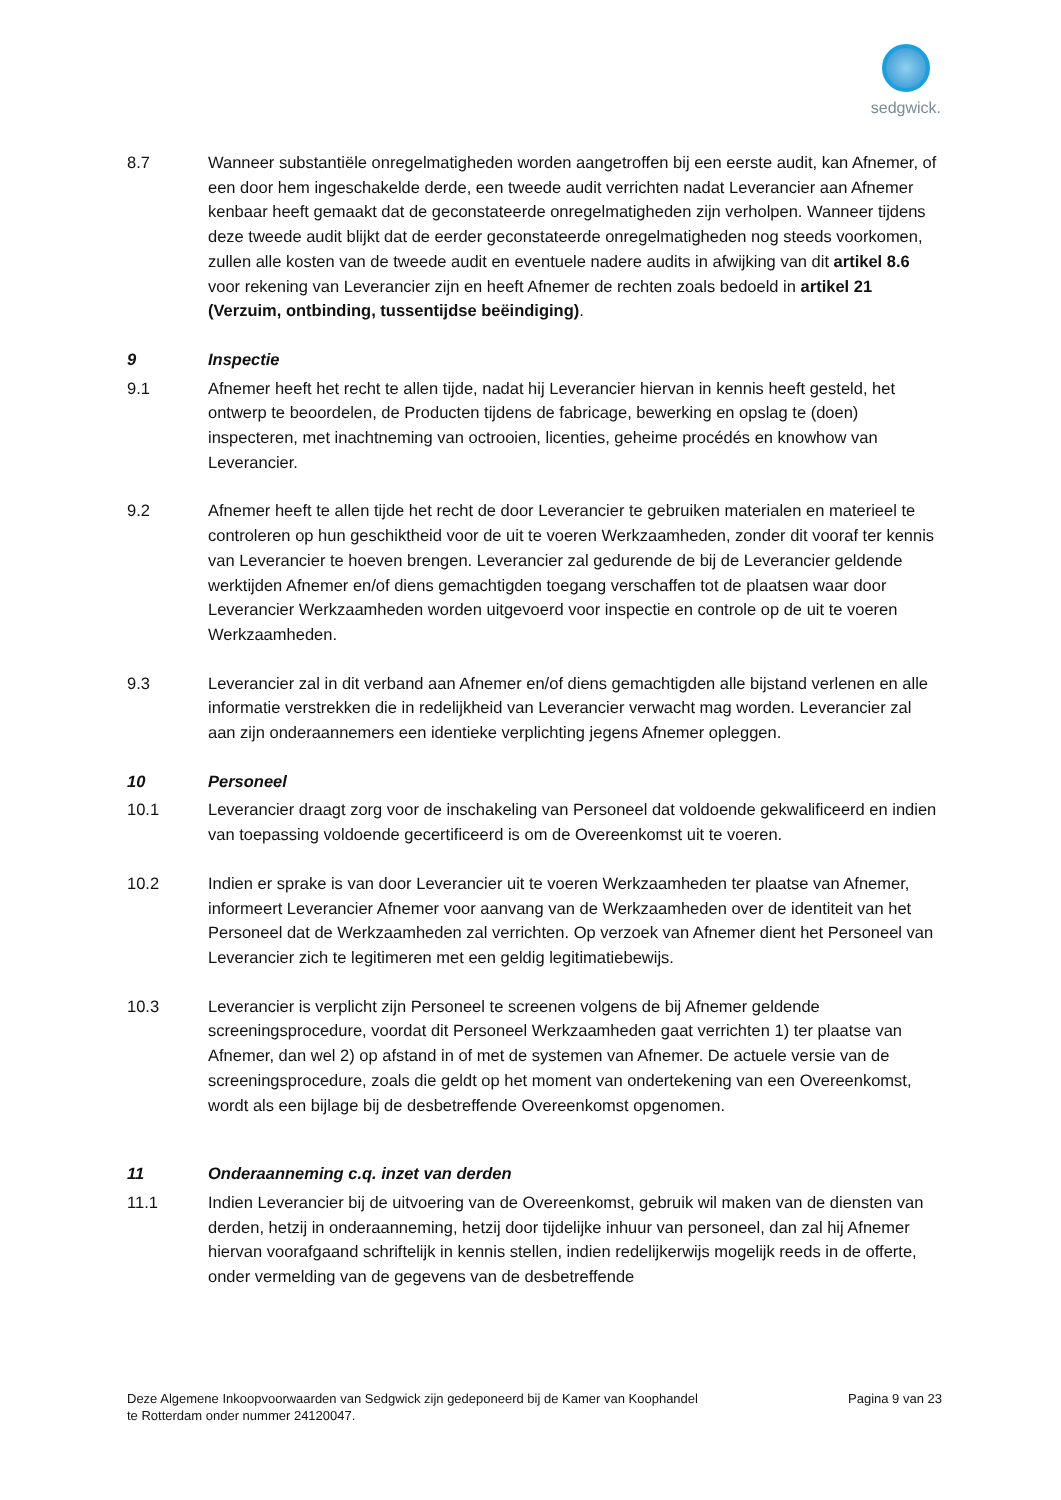sedgwick.
8.7 Wanneer substantiële onregelmatigheden worden aangetroffen bij een eerste audit, kan Afnemer, of een door hem ingeschakelde derde, een tweede audit verrichten nadat Leverancier aan Afnemer kenbaar heeft gemaakt dat de geconstateerde onregelmatigheden zijn verholpen. Wanneer tijdens deze tweede audit blijkt dat de eerder geconstateerde onregelmatigheden nog steeds voorkomen, zullen alle kosten van de tweede audit en eventuele nadere audits in afwijking van dit artikel 8.6 voor rekening van Leverancier zijn en heeft Afnemer de rechten zoals bedoeld in artikel 21 (Verzuim, ontbinding, tussentijdse beëindiging).
9 Inspectie
9.1 Afnemer heeft het recht te allen tijde, nadat hij Leverancier hiervan in kennis heeft gesteld, het ontwerp te beoordelen, de Producten tijdens de fabricage, bewerking en opslag te (doen) inspecteren, met inachtneming van octrooien, licenties, geheime procédés en knowhow van Leverancier.
9.2 Afnemer heeft te allen tijde het recht de door Leverancier te gebruiken materialen en materieel te controleren op hun geschiktheid voor de uit te voeren Werkzaamheden, zonder dit vooraf ter kennis van Leverancier te hoeven brengen. Leverancier zal gedurende de bij de Leverancier geldende werktijden Afnemer en/of diens gemachtigden toegang verschaffen tot de plaatsen waar door Leverancier Werkzaamheden worden uitgevoerd voor inspectie en controle op de uit te voeren Werkzaamheden.
9.3 Leverancier zal in dit verband aan Afnemer en/of diens gemachtigden alle bijstand verlenen en alle informatie verstrekken die in redelijkheid van Leverancier verwacht mag worden. Leverancier zal aan zijn onderaannemers een identieke verplichting jegens Afnemer opleggen.
10 Personeel
10.1 Leverancier draagt zorg voor de inschakeling van Personeel dat voldoende gekwalificeerd en indien van toepassing voldoende gecertificeerd is om de Overeenkomst uit te voeren.
10.2 Indien er sprake is van door Leverancier uit te voeren Werkzaamheden ter plaatse van Afnemer, informeert Leverancier Afnemer voor aanvang van de Werkzaamheden over de identiteit van het Personeel dat de Werkzaamheden zal verrichten. Op verzoek van Afnemer dient het Personeel van Leverancier zich te legitimeren met een geldig legitimatiebewijs.
10.3 Leverancier is verplicht zijn Personeel te screenen volgens de bij Afnemer geldende screeningsprocedure, voordat dit Personeel Werkzaamheden gaat verrichten 1) ter plaatse van Afnemer, dan wel 2) op afstand in of met de systemen van Afnemer. De actuele versie van de screeningsprocedure, zoals die geldt op het moment van ondertekening van een Overeenkomst, wordt als een bijlage bij de desbetreffende Overeenkomst opgenomen.
11 Onderaanneming c.q. inzet van derden
11.1 Indien Leverancier bij de uitvoering van de Overeenkomst, gebruik wil maken van de diensten van derden, hetzij in onderaanneming, hetzij door tijdelijke inhuur van personeel, dan zal hij Afnemer hiervan voorafgaand schriftelijk in kennis stellen, indien redelijkerwijs mogelijk reeds in de offerte, onder vermelding van de gegevens van de desbetreffende
Deze Algemene Inkoopvoorwaarden van Sedgwick zijn gedeponeerd bij de Kamer van Koophandel
te Rotterdam onder nummer 24120047.
Pagina 9 van 23